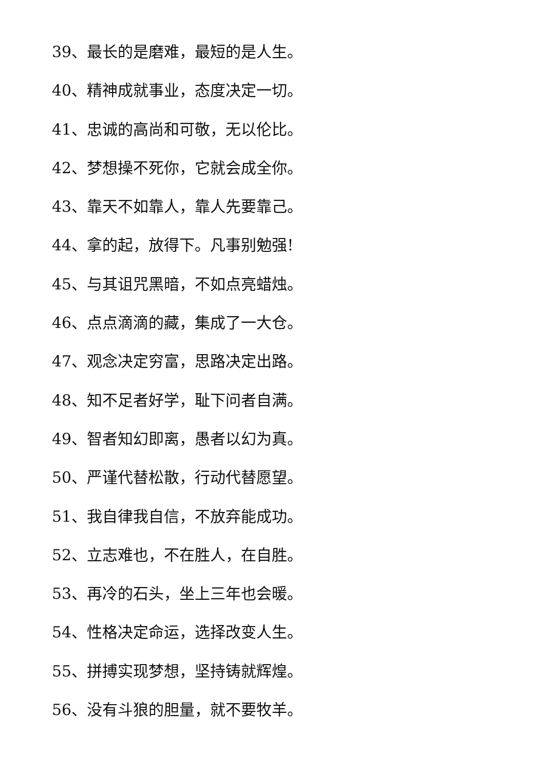39、最长的是磨难，最短的是人生。
40、精神成就事业，态度决定一切。
41、忠诚的高尚和可敬，无以伦比。
42、梦想操不死你，它就会成全你。
43、靠天不如靠人，靠人先要靠己。
44、拿的起，放得下。凡事别勉强!
45、与其诅咒黑暗，不如点亮蜡烛。
46、点点滴滴的藏，集成了一大仓。
47、观念决定穷富，思路决定出路。
48、知不足者好学，耻下问者自满。
49、智者知幻即离，愚者以幻为真。
50、严谨代替松散，行动代替愿望。
51、我自律我自信，不放弃能成功。
52、立志难也，不在胜人，在自胜。
53、再冷的石头，坐上三年也会暖。
54、性格决定命运，选择改变人生。
55、拼搏实现梦想，坚持铸就辉煌。
56、没有斗狼的胆量，就不要牧羊。